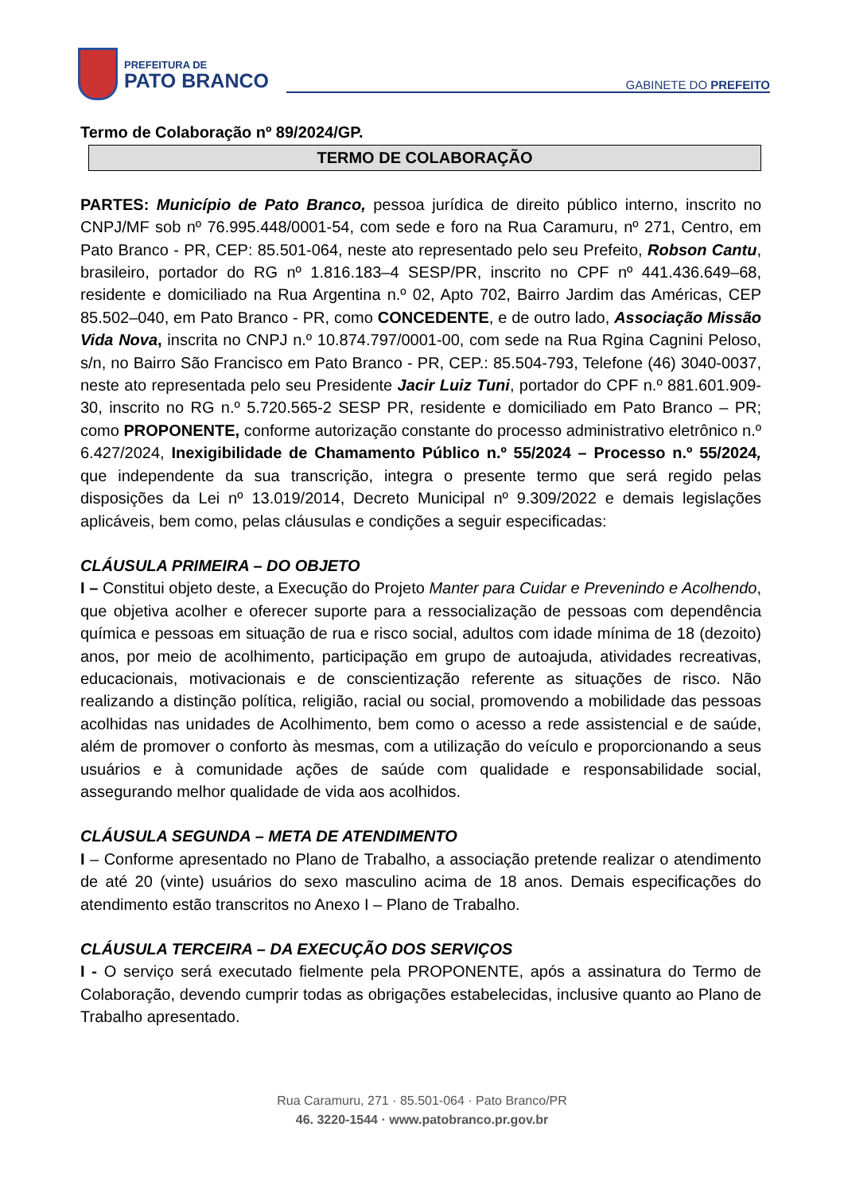PREFEITURA DE
PATO BRANCO
GABINETE DO PREFEITO
Termo de Colaboração nº 89/2024/GP.
TERMO DE COLABORAÇÃO
PARTES: Município de Pato Branco, pessoa jurídica de direito público interno, inscrito no CNPJ/MF sob nº 76.995.448/0001-54, com sede e foro na Rua Caramuru, nº 271, Centro, em Pato Branco - PR, CEP: 85.501-064, neste ato representado pelo seu Prefeito, Robson Cantu, brasileiro, portador do RG nº 1.816.183–4 SESP/PR, inscrito no CPF nº 441.436.649–68, residente e domiciliado na Rua Argentina n.º 02, Apto 702, Bairro Jardim das Américas, CEP 85.502–040, em Pato Branco - PR, como CONCEDENTE, e de outro lado, Associação Missão Vida Nova, inscrita no CNPJ n.º 10.874.797/0001-00, com sede na Rua Rgina Cagnini Peloso, s/n, no Bairro São Francisco em Pato Branco - PR, CEP.: 85.504-793, Telefone (46) 3040-0037, neste ato representada pelo seu Presidente Jacir Luiz Tuni, portador do CPF n.º 881.601.909-30, inscrito no RG n.º 5.720.565-2 SESP PR, residente e domiciliado em Pato Branco – PR; como PROPONENTE, conforme autorização constante do processo administrativo eletrônico n.º 6.427/2024, Inexigibilidade de Chamamento Público n.º 55/2024 – Processo n.º 55/2024, que independente da sua transcrição, integra o presente termo que será regido pelas disposições da Lei nº 13.019/2014, Decreto Municipal nº 9.309/2022 e demais legislações aplicáveis, bem como, pelas cláusulas e condições a seguir especificadas:
CLÁUSULA PRIMEIRA – DO OBJETO
I – Constitui objeto deste, a Execução do Projeto Manter para Cuidar e Prevenindo e Acolhendo, que objetiva acolher e oferecer suporte para a ressocialização de pessoas com dependência química e pessoas em situação de rua e risco social, adultos com idade mínima de 18 (dezoito) anos, por meio de acolhimento, participação em grupo de autoajuda, atividades recreativas, educacionais, motivacionais e de conscientização referente as situações de risco. Não realizando a distinção política, religião, racial ou social, promovendo a mobilidade das pessoas acolhidas nas unidades de Acolhimento, bem como o acesso a rede assistencial e de saúde, além de promover o conforto às mesmas, com a utilização do veículo e proporcionando a seus usuários e à comunidade ações de saúde com qualidade e responsabilidade social, assegurando melhor qualidade de vida aos acolhidos.
CLÁUSULA SEGUNDA – META DE ATENDIMENTO
I – Conforme apresentado no Plano de Trabalho, a associação pretende realizar o atendimento de até 20 (vinte) usuários do sexo masculino acima de 18 anos. Demais especificações do atendimento estão transcritos no Anexo I – Plano de Trabalho.
CLÁUSULA TERCEIRA – DA EXECUÇÃO DOS SERVIÇOS
I - O serviço será executado fielmente pela PROPONENTE, após a assinatura do Termo de Colaboração, devendo cumprir todas as obrigações estabelecidas, inclusive quanto ao Plano de Trabalho apresentado.
Rua Caramuru, 271 · 85.501-064 · Pato Branco/PR
46. 3220-1544 · www.patobranco.pr.gov.br